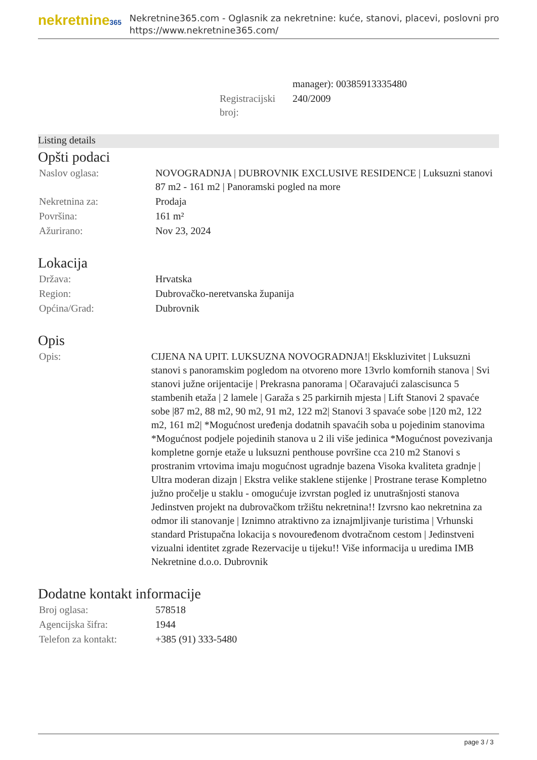nekretnine365
Nekretnine365.com - Oglasnik za nekretnine: kuće, stanovi, placevi, poslovni pro
https://www.nekretnine365.com/
| | manager): 00385913335480 |
| Registracijski broj: | 240/2009 |
Listing details
Opšti podaci
| Naslov oglasa: | NOVOGRADNJA / DUBROVNIK EXCLUSIVE RESIDENCE / Luksuzni stanovi 87 m2 - 161 m2 / Panoramski pogled na more |
| Nekretnina za: | Prodaja |
| Površina: | 161 m² |
| Ažurirano: | Nov 23, 2024 |
Lokacija
| Država: | Hrvatska |
| Region: | Dubrovačko-neretvanska županija |
| Općina/Grad: | Dubrovnik |
Opis
| Opis: | CIJENA NA UPIT. LUKSUZNA NOVOGRADNJA!/ Ekskluzivitet / Luksuzni stanovi s panoramskim pogledom na otvoreno more 13vrlo komfornih stanova / Svi stanovi južne orijentacije / Prekrasna panorama / Očaravajući zalascisunca 5 stambenih etaža / 2 lamele / Garaža s 25 parkirnih mjesta / Lift Stanovi 2 spavaće sobe /87 m2, 88 m2, 90 m2, 91 m2, 122 m2/ Stanovi 3 spavaće sobe /120 m2, 122 m2, 161 m2/ *Mogućnost uređenja dodatnih spavaćih soba u pojedinim stanovima *Mogućnost podjele pojedinih stanova u 2 ili više jedinica *Mogućnost povezivanja kompletne gornje etaže u luksuzni penthouse površine cca 210 m2 Stanovi s prostranim vrtovima imaju mogućnost ugradnje bazena Visoka kvaliteta gradnje / Ultra moderan dizajn / Ekstra velike staklene stijenke / Prostrane terase Kompletno južno pročelje u staklu - omogućuje izvrstan pogled iz unutrašnjosti stanova Jedinstven projekt na dubrovačkom tržištu nekretnina!! Izvrsno kao nekretnina za odmor ili stanovanje / Iznimno atraktivno za iznajmljivanje turistima / Vrhunski standard Pristupačna lokacija s novouređenom dvotračnom cestom / Jedinstveni vizualni identitet zgrade Rezervacije u tijeku!! Više informacija u uredima IMB Nekretnine d.o.o. Dubrovnik |
Dodatne kontakt informacije
| Broj oglasa: | 578518 |
| Agencijska šifra: | 1944 |
| Telefon za kontakt: | +385 (91) 333-5480 |
page 3 / 3